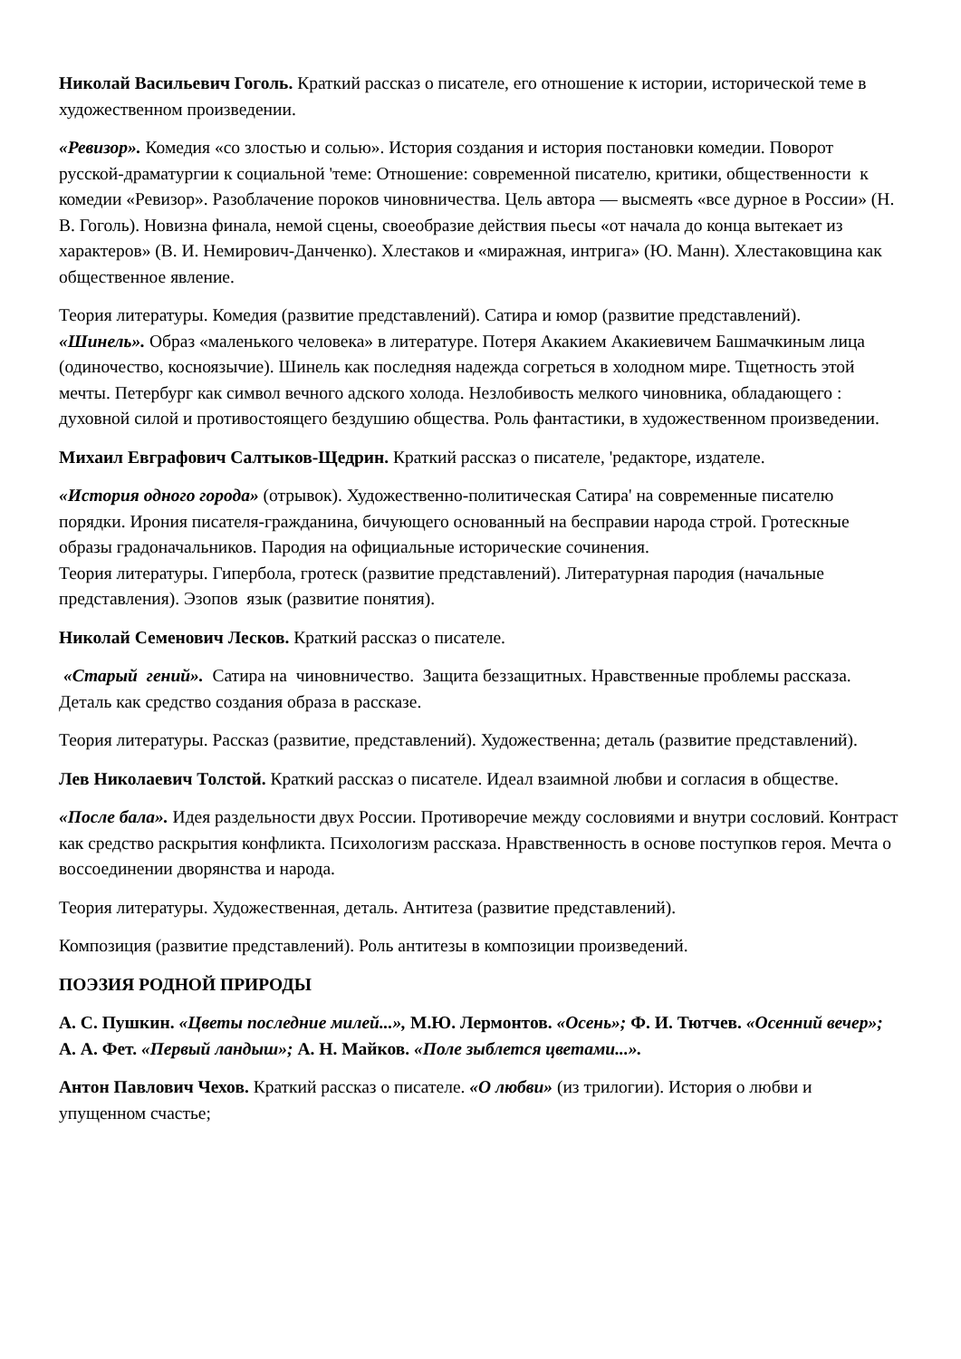Николай Васильевич Гоголь. Краткий рассказ о писателе, его отношение к истории, исторической теме в художественном произведении.
«Ревизор». Комедия «со злостью и солью». История создания и история постановки комедии. Поворот русской-драматургии к социальной 'теме: Отношение: современной писателю, критики, общественности к комедии «Ревизор». Разоблачение пороков чиновничества. Цель автора — высмеять «все дурное в России» (Н. В. Гоголь). Новизна финала, немой сцены, своеобразие действия пьесы «от начала до конца вытекает из характеров» (В. И. Немирович-Данченко). Хлестаков и «миражная, интрига» (Ю. Манн). Хлестаковщина как общественное явление.
Теория литературы. Комедия (развитие представлений). Сатира и юмор (развитие представлений).
«Шинель». Образ «маленького человека» в литературе. Потеря Акакием Акакиевичем Башмачкиным лица (одиночество, косноязычие). Шинель как последняя надежда согреться в холодном мире. Тщетность этой мечты. Петербург как символ вечного адского холода. Незлобивость мелкого чиновника, обладающего : духовной силой и противостоящего бездушию общества. Роль фантастики, в художественном произведении.
Михаил Евграфович Салтыков-Щедрин. Краткий рассказ о писателе, 'редакторе, издателе.
«История одного города» (отрывок). Художественно-политическая Сатира' на современные писателю порядки. Ирония писателя-гражданина, бичующего основанный на бесправии народа строй. Гротескные образы градоначальников. Пародия на официальные исторические сочинения.
Теория литературы. Гипербола, гротеск (развитие представлений). Литературная пародия (начальные представления). Эзопов язык (развитие понятия).
Николай Семенович Лесков. Краткий рассказ о писателе.
«Старый гений». Сатира на чиновничество. Защита беззащитных. Нравственные проблемы рассказа. Деталь как средство создания образа в рассказе.
Теория литературы. Рассказ (развитие, представлений). Художественна; деталь (развитие представлений).
Лев Николаевич Толстой. Краткий рассказ о писателе. Идеал взаимной любви и согласия в обществе.
«После бала». Идея раздельности двух России. Противоречие между сословиями и внутри сословий. Контраст как средство раскрытия конфликта. Психологизм рассказа. Нравственность в основе поступков героя. Мечта о воссоединении дворянства и народа.
Теория литературы. Художественная, деталь. Антитеза (развитие представлений).
Композиция (развитие представлений). Роль антитезы в композиции произведений.
ПОЭЗИЯ РОДНОЙ ПРИРОДЫ
А. С. Пушкин. «Цветы последние милей...», М.Ю. Лермонтов. «Осень»; Ф. И. Тютчев. «Осенний вечер»; А. А. Фет. «Первый ландыш»; А. Н. Майков. «Поле зыблется цветами...».
Антон Павлович Чехов. Краткий рассказ о писателе. «О любви» (из трилогии). История о любви и упущенном счастье;